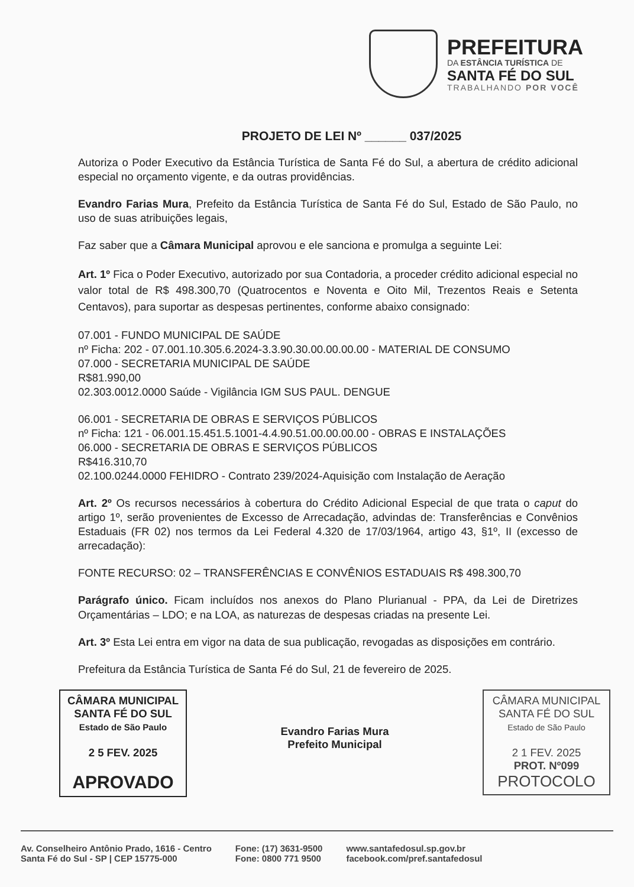PREFEITURA
DA ESTÂNCIA TURÍSTICA DE
SANTA FÉ DO SUL
TRABALHANDO POR VOCÊ
PROJETO DE LEI Nº ______ 037/2025
Autoriza o Poder Executivo da Estância Turística de Santa Fé do Sul, a abertura de crédito adicional especial no orçamento vigente, e da outras providências.
Evandro Farias Mura, Prefeito da Estância Turística de Santa Fé do Sul, Estado de São Paulo, no uso de suas atribuições legais,
Faz saber que a Câmara Municipal aprovou e ele sanciona e promulga a seguinte Lei:
Art. 1º Fica o Poder Executivo, autorizado por sua Contadoria, a proceder crédito adicional especial no valor total de R$ 498.300,70 (Quatrocentos e Noventa e Oito Mil, Trezentos Reais e Setenta Centavos), para suportar as despesas pertinentes, conforme abaixo consignado:
07.001 - FUNDO MUNICIPAL DE SAÚDE
nº Ficha: 202 - 07.001.10.305.6.2024-3.3.90.30.00.00.00.00 - MATERIAL DE CONSUMO
07.000 - SECRETARIA MUNICIPAL DE SAÚDE
R$81.990,00
02.303.0012.0000 Saúde - Vigilância IGM SUS PAUL. DENGUE
06.001 - SECRETARIA DE OBRAS E SERVIÇOS PÚBLICOS
nº Ficha: 121 - 06.001.15.451.5.1001-4.4.90.51.00.00.00.00 - OBRAS E INSTALAÇÕES
06.000 - SECRETARIA DE OBRAS E SERVIÇOS PÚBLICOS
R$416.310,70
02.100.0244.0000 FEHIDRO - Contrato 239/2024-Aquisição com Instalação de Aeração
Art. 2º Os recursos necessários à cobertura do Crédito Adicional Especial de que trata o caput do artigo 1º, serão provenientes de Excesso de Arrecadação, advindas de: Transferências e Convênios Estaduais (FR 02) nos termos da Lei Federal 4.320 de 17/03/1964, artigo 43, §1º, II (excesso de arrecadação):
FONTE RECURSO: 02 – TRANSFERÊNCIAS E CONVÊNIOS ESTADUAIS R$ 498.300,70
Parágrafo único. Ficam incluídos nos anexos do Plano Plurianual - PPA, da Lei de Diretrizes Orçamentárias – LDO; e na LOA, as naturezas de despesas criadas na presente Lei.
Art. 3º Esta Lei entra em vigor na data de sua publicação, revogadas as disposições em contrário.
Prefeitura da Estância Turística de Santa Fé do Sul, 21 de fevereiro de 2025.
CÂMARA MUNICIPAL
SANTA FÉ DO SUL
Estado de São Paulo
2 5 FEV. 2025
APROVADO
Evandro Farias Mura
Prefeito Municipal
CÂMARA MUNICIPAL
SANTA FÉ DO SUL
Estado de São Paulo
2 1 FEV. 2025
PROT. Nº099
PROTOCOLO
Av. Conselheiro Antônio Prado, 1616 - Centro
Santa Fé do Sul - SP | CEP 15775-000
Fone: (17) 3631-9500
Fone: 0800 771 9500
www.santafedosul.sp.gov.br
facebook.com/pref.santafedosul